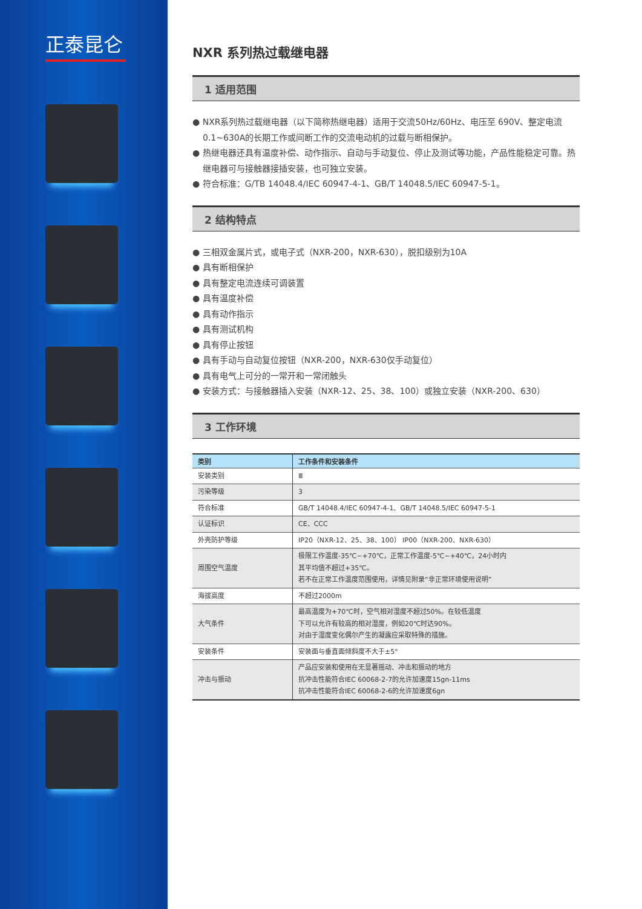正泰昆仑
NXR 系列热过载继电器
1 适用范围
● NXR系列热过载继电器（以下简称热继电器）适用于交流50Hz/60Hz、电压至 690V、整定电流0.1~630A的长期工作或间断工作的交流电动机的过载与断相保护。
● 热继电器还具有温度补偿、动作指示、自动与手动复位、停止及测试等功能，产品性能稳定可靠。热继电器可与接触器接插安装，也可独立安装。
● 符合标准：G/TB 14048.4/IEC 60947-4-1、GB/T 14048.5/IEC 60947-5-1。
2 结构特点
● 三相双金属片式，或电子式（NXR-200，NXR-630），脱扣级别为10A
● 具有断相保护
● 具有整定电流连续可调装置
● 具有温度补偿
● 具有动作指示
● 具有测试机构
● 具有停止按钮
● 具有手动与自动复位按钮（NXR-200，NXR-630仅手动复位）
● 具有电气上可分的一常开和一常闭触头
● 安装方式：与接触器插入安装（NXR-12、25、38、100）或独立安装（NXR-200、630）
3 工作环境
| 类别 | 工作条件和安装条件 |
| --- | --- |
| 安装类别 | Ⅲ |
| 污染等级 | 3 |
| 符合标准 | GB/T 14048.4/IEC 60947-4-1、GB/T 14048.5/IEC 60947-5-1 |
| 认证标识 | CE、CCC |
| 外壳防护等级 | IP20（NXR-12、25、38、100） IP00（NXR-200、NXR-630） |
| 周围空气温度 | 极限工作温度-35℃~+70℃，正常工作温度-5℃~+40℃，24小时内 其平均值不超过+35℃。 若不在正常工作温度范围使用，详情见附录“非正常环境使用说明” |
| 海拔高度 | 不超过2000m |
| 大气条件 | 最高温度为+70℃时，空气相对湿度不超过50%。在较低温度 下可以允许有较高的相对湿度，例如20℃时达90%。 对由于湿度变化偶尔产生的凝露应采取特殊的措施。 |
| 安装条件 | 安装面与垂直面倾斜度不大于±5° |
| 冲击与振动 | 产品应安装和使用在无显著摇动、冲击和振动的地方 抗冲击性能符合IEC 60068-2-7的允许加速度15gn-11ms 抗冲击性能符合IEC 60068-2-6的允许加速度6gn |